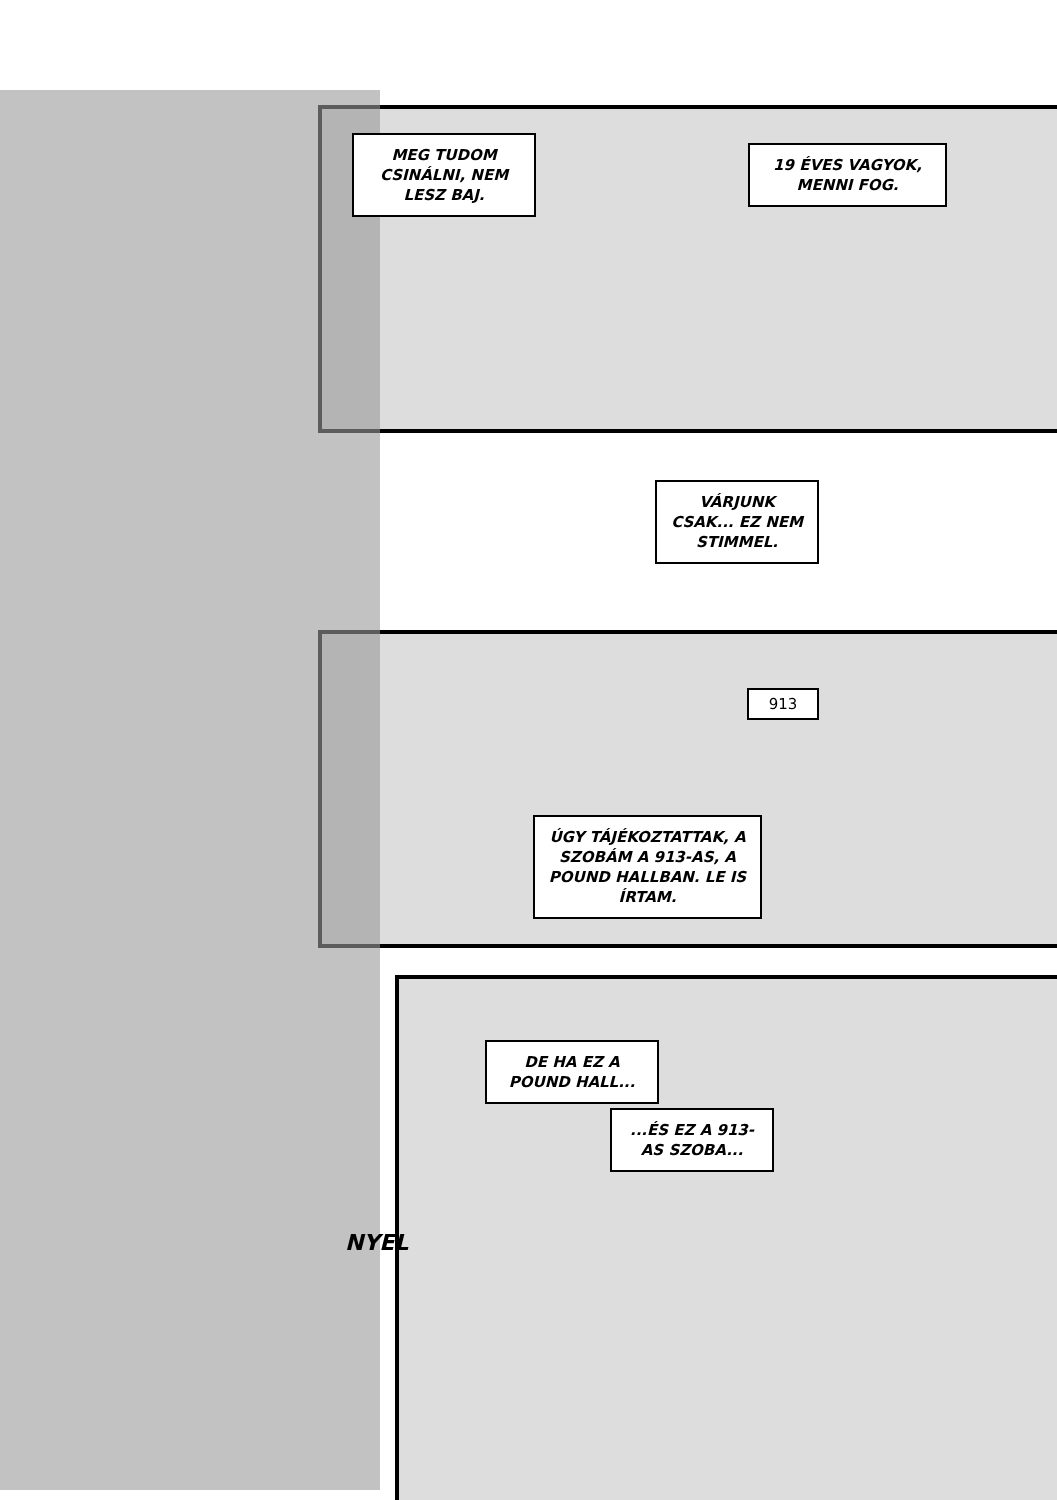MEG TUDOM CSINÁLNI, NEM LESZ BAJ.
19 ÉVES VAGYOK, MENNI FOG.
VÁRJUNK CSAK... EZ NEM STIMMEL.
ÚGY TÁJÉKOZTATTAK, A SZOBÁM A 913-AS, A POUND HALLBAN. LE IS ÍRTAM.
913
DE HA EZ A POUND HALL...
...ÉS EZ A 913-AS SZOBA...
NYEL